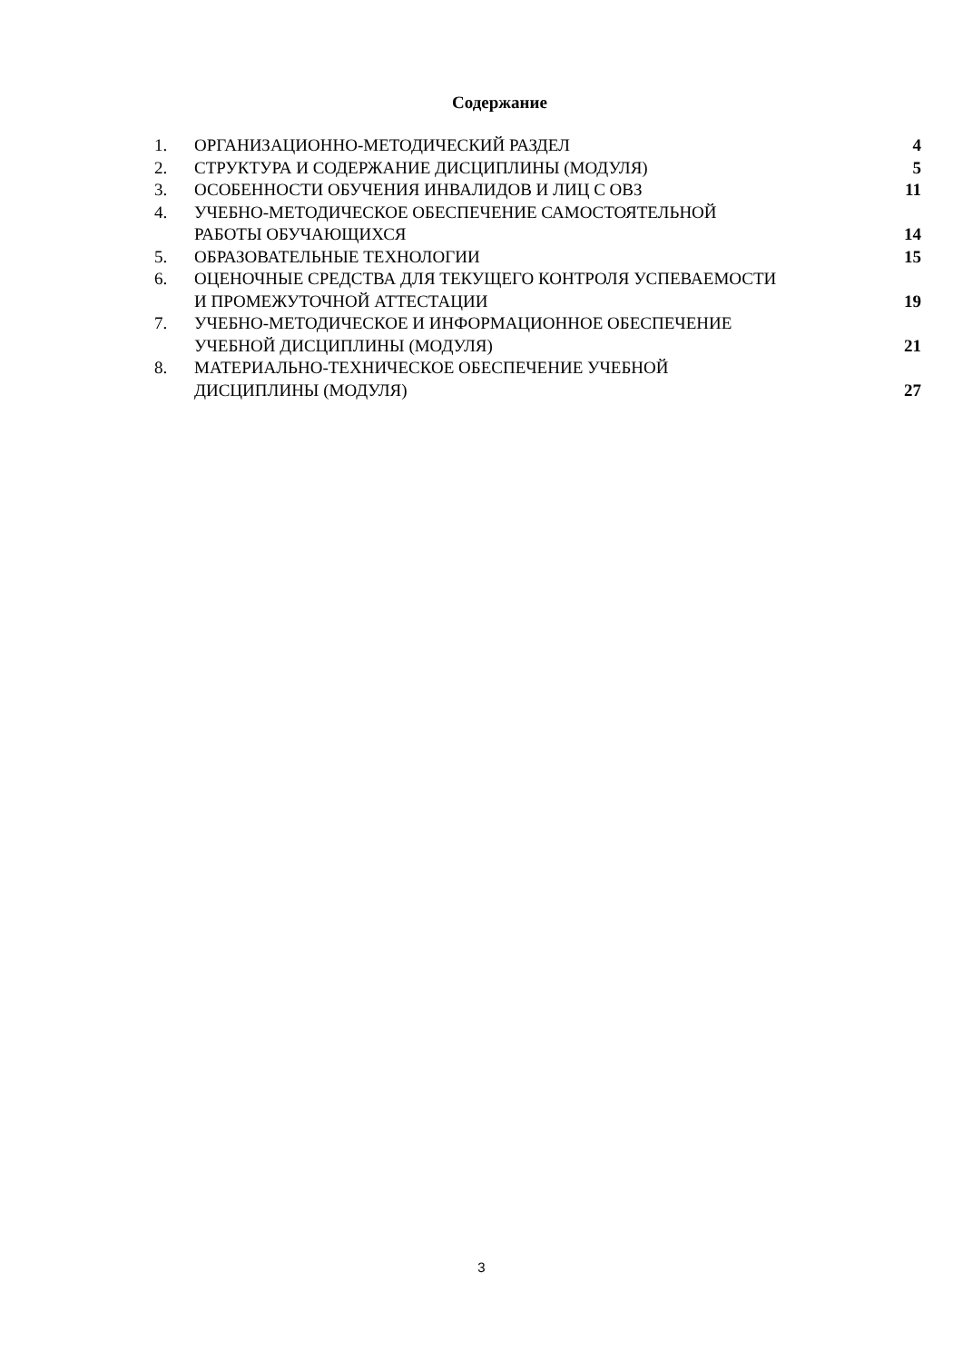Содержание
| 1. | ОРГАНИЗАЦИОННО-МЕТОДИЧЕСКИЙ РАЗДЕЛ | 4 |
| 2. | СТРУКТУРА И СОДЕРЖАНИЕ ДИСЦИПЛИНЫ (МОДУЛЯ) | 5 |
| 3. | ОСОБЕННОСТИ ОБУЧЕНИЯ ИНВАЛИДОВ И ЛИЦ С ОВЗ | 11 |
| 4. | УЧЕБНО-МЕТОДИЧЕСКОЕ ОБЕСПЕЧЕНИЕ САМОСТОЯТЕЛЬНОЙ РАБОТЫ ОБУЧАЮЩИХСЯ | 14 |
| 5. | ОБРАЗОВАТЕЛЬНЫЕ ТЕХНОЛОГИИ | 15 |
| 6. | ОЦЕНОЧНЫЕ СРЕДСТВА ДЛЯ ТЕКУЩЕГО КОНТРОЛЯ УСПЕВАЕМОСТИ И ПРОМЕЖУТОЧНОЙ АТТЕСТАЦИИ | 19 |
| 7. | УЧЕБНО-МЕТОДИЧЕСКОЕ И ИНФОРМАЦИОННОЕ ОБЕСПЕЧЕНИЕ УЧЕБНОЙ ДИСЦИПЛИНЫ (МОДУЛЯ) | 21 |
| 8. | МАТЕРИАЛЬНО-ТЕХНИЧЕСКОЕ ОБЕСПЕЧЕНИЕ УЧЕБНОЙ ДИСЦИПЛИНЫ (МОДУЛЯ) | 27 |
3